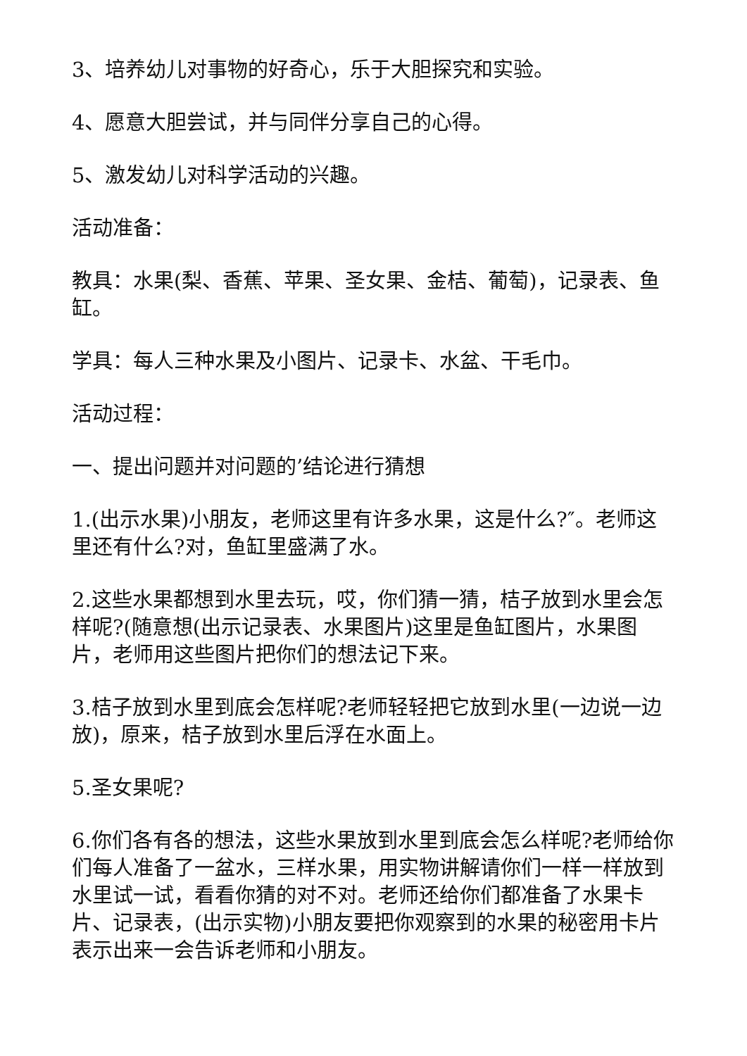3、培养幼儿对事物的好奇心，乐于大胆探究和实验。
4、愿意大胆尝试，并与同伴分享自己的心得。
5、激发幼儿对科学活动的兴趣。
活动准备：
教具：水果(梨、香蕉、苹果、圣女果、金桔、葡萄)，记录表、鱼缸。
学具：每人三种水果及小图片、记录卡、水盆、干毛巾。
活动过程：
一、提出问题并对问题的’结论进行猜想
1.(出示水果)小朋友，老师这里有许多水果，这是什么?″。老师这里还有什么?对，鱼缸里盛满了水。
2.这些水果都想到水里去玩，哎，你们猜一猜，桔子放到水里会怎样呢?(随意想(出示记录表、水果图片)这里是鱼缸图片，水果图片，老师用这些图片把你们的想法记下来。
3.桔子放到水里到底会怎样呢?老师轻轻把它放到水里(一边说一边放)，原来，桔子放到水里后浮在水面上。
5.圣女果呢?
6.你们各有各的想法，这些水果放到水里到底会怎么样呢?老师给你们每人准备了一盆水，三样水果，用实物讲解请你们一样一样放到水里试一试，看看你猜的对不对。老师还给你们都准备了水果卡片、记录表，(出示实物)小朋友要把你观察到的水果的秘密用卡片表示出来一会告诉老师和小朋友。